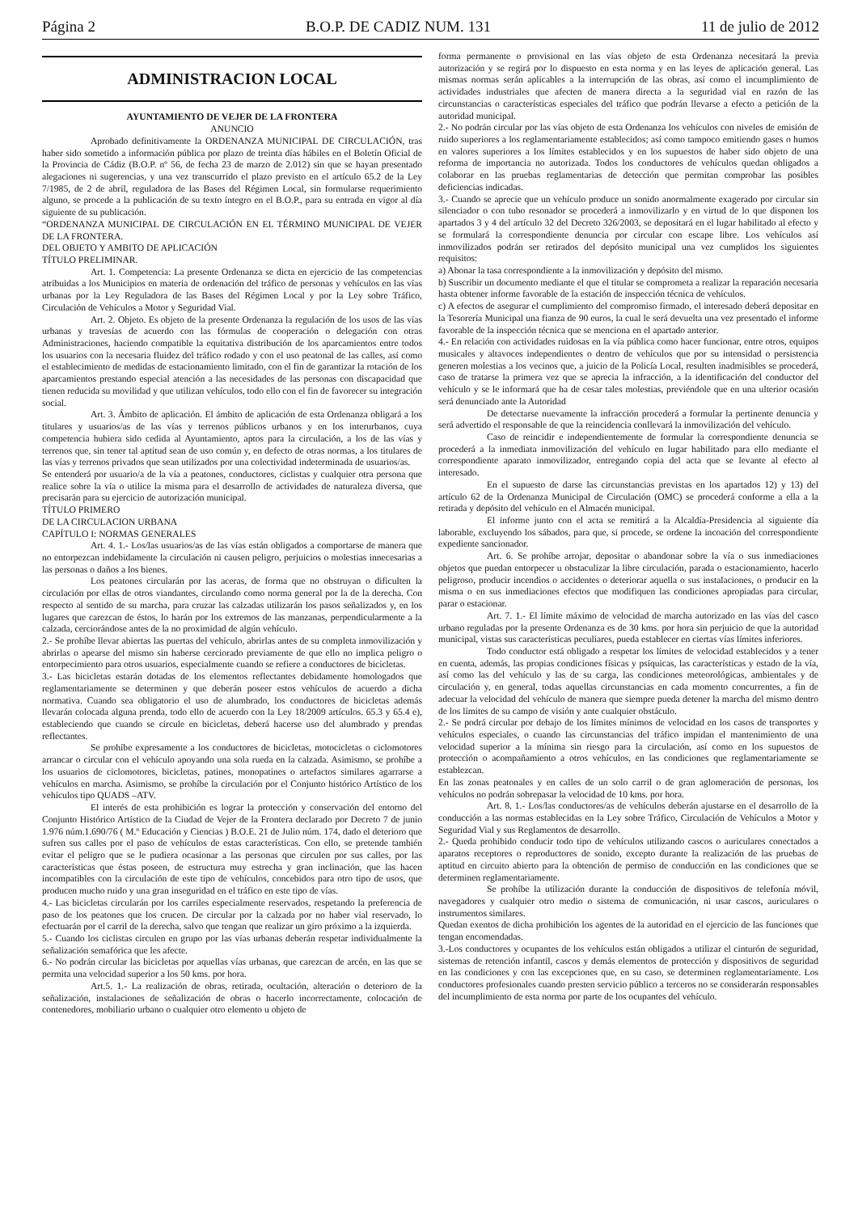Página 2 B.O.P. DE CADIZ NUM. 131 11 de julio de 2012
ADMINISTRACION LOCAL
AYUNTAMIENTO DE VEJER DE LA FRONTERA
ANUNCIO
Aprobado definitivamente la ORDENANZA MUNICIPAL DE CIRCULACIÓN, tras haber sido sometido a información pública por plazo de treinta días hábiles en el Boletín Oficial de la Provincia de Cádiz (B.O.P. nº 56, de fecha 23 de marzo de 2.012) sin que se hayan presentado alegaciones ni sugerencias, y una vez transcurrido el plazo previsto en el artículo 65.2 de la Ley 7/1985, de 2 de abril, reguladora de las Bases del Régimen Local, sin formularse requerimiento alguno, se procede a la publicación de su texto íntegro en el B.O.P., para su entrada en vigor al día siguiente de su publicación.
“ORDENANZA MUNICIPAL DE CIRCULACIÓN EN EL TÉRMINO MUNICIPAL DE VEJER DE LA FRONTERA.
DEL OBJETO Y AMBITO DE APLICACIÓN
TÍTULO PRELIMINAR.
Art. 1. Competencia: La presente Ordenanza se dicta en ejercicio de las competencias atribuidas a los Municipios en materia de ordenación del tráfico de personas y vehículos en las vías urbanas por la Ley Reguladora de las Bases del Régimen Local y por la Ley sobre Tráfico, Circulación de Vehículos a Motor y Seguridad Vial.
Art. 2. Objeto. Es objeto de la presente Ordenanza la regulación de los usos de las vías urbanas y travesías de acuerdo con las fórmulas de cooperación o delegación con otras Administraciones, haciendo compatible la equitativa distribución de los aparcamientos entre todos los usuarios con la necesaria fluidez del tráfico rodado y con el uso peatonal de las calles, así como el establecimiento de medidas de estacionamiento limitado, con el fin de garantizar la rotación de los aparcamientos prestando especial atención a las necesidades de las personas con discapacidad que tienen reducida su movilidad y que utilizan vehículos, todo ello con el fin de favorecer su integración social.
Art. 3. Ámbito de aplicación. El ámbito de aplicación de esta Ordenanza obligará a los titulares y usuarios/as de las vías y terrenos públicos urbanos y en los interurbanos, cuya competencia hubiera sido cedida al Ayuntamiento, aptos para la circulación, a los de las vías y terrenos que, sin tener tal aptitud sean de uso común y, en defecto de otras normas, a los titulares de las vías y terrenos privados que sean utilizados por una colectividad indeterminada de usuarios/as.
Se entenderá por usuario/a de la vía a peatones, conductores, ciclistas y cualquier otra persona que realice sobre la vía o utilice la misma para el desarrollo de actividades de naturaleza diversa, que precisarán para su ejercicio de autorización municipal.
TÍTULO PRIMERO
DE LA CIRCULACION URBANA
CAPÍTULO I: NORMAS GENERALES
Art. 4. 1.- Los/las usuarios/as de las vías están obligados a comportarse de manera que no entorpezcan indebidamente la circulación ni causen peligro, perjuicios o molestias innecesarias a las personas o daños a los bienes.
Los peatones circularán por las aceras, de forma que no obstruyan o dificulten la circulación por ellas de otros viandantes, circulando como norma general por la de la derecha. Con respecto al sentido de su marcha, para cruzar las calzadas utilizarán los pasos señalizados y, en los lugares que carezcan de éstos, lo harán por los extremos de las manzanas, perpendicularmente a la calzada, cerciorándose antes de la no proximidad de algún vehículo.
2.- Se prohíbe llevar abiertas las puertas del vehículo, abrirlas antes de su completa inmovilización y abrirlas o apearse del mismo sin haberse cerciorado previamente de que ello no implica peligro o entorpecimiento para otros usuarios, especialmente cuando se refiere a conductores de bicicletas.
3.- Las bicicletas estarán dotadas de los elementos reflectantes debidamente homologados que reglamentariamente se determinen y que deberán poseer estos vehículos de acuerdo a dicha normativa. Cuando sea obligatorio el uso de alumbrado, los conductores de bicicletas además llevarán colocada alguna prenda, todo ello de acuerdo con la Ley 18/2009 artículos. 65.3 y 65.4 e), estableciendo que cuando se circule en bicicletas, deberá hacerse uso del alumbrado y prendas reflectantes.
Se prohíbe expresamente a los conductores de bicicletas, motocicletas o ciclomotores arrancar o circular con el vehículo apoyando una sola rueda en la calzada. Asimismo, se prohíbe a los usuarios de ciclomotores, bicicletas, patines, monopatines o artefactos similares agarrarse a vehículos en marcha. Asimismo, se prohíbe la circulación por el Conjunto histórico Artístico de los vehículos tipo QUADS –ATV.
El interés de esta prohibición es lograr la protección y conservación del entorno del Conjunto Histórico Artístico de la Ciudad de Vejer de la Frontera declarado por Decreto 7 de junio 1.976 núm.1.690/76 ( M.º Educación y Ciencias ) B.O.E. 21 de Julio núm. 174, dado el deterioro que sufren sus calles por el paso de vehículos de estas características. Con ello, se pretende también evitar el peligro que se le pudiera ocasionar a las personas que circulen por sus calles, por las características que éstas poseen, de estructura muy estrecha y gran inclinación, que las hacen incompatibles con la circulación de este tipo de vehículos, concebidos para otro tipo de usos, que producen mucho ruido y una gran inseguridad en el tráfico en este tipo de vías.
4.- Las bicicletas circularán por los carriles especialmente reservados, respetando la preferencia de paso de los peatones que los crucen. De circular por la calzada por no haber vial reservado, lo efectuarán por el carril de la derecha, salvo que tengan que realizar un giro próximo a la izquierda.
5.- Cuando los ciclistas circulen en grupo por las vías urbanas deberán respetar individualmente la señalización semafórica que les afecte.
6.- No podrán circular las bicicletas por aquellas vías urbanas, que carezcan de arcén, en las que se permita una velocidad superior a los 50 kms. por hora.
Art.5. 1.- La realización de obras, retirada, ocultación, alteración o deterioro de la señalización, instalaciones de señalización de obras o hacerlo incorrectamente, colocación de contenedores, mobiliario urbano o cualquier otro elemento u objeto de
forma permanente o provisional en las vías objeto de esta Ordenanza necesitará la previa autorización y se regirá por lo dispuesto en esta norma y en las leyes de aplicación general. Las mismas normas serán aplicables a la interrupción de las obras, así como el incumplimiento de actividades industriales que afecten de manera directa a la seguridad vial en razón de las circunstancias o características especiales del tráfico que podrán llevarse a efecto a petición de la autoridad municipal.
2.- No podrán circular por las vías objeto de esta Ordenanza los vehículos con niveles de emisión de ruido superiores a los reglamentariamente establecidos; así como tampoco emitiendo gases o humos en valores superiores a los límites establecidos y en los supuestos de haber sido objeto de una reforma de importancia no autorizada. Todos los conductores de vehículos quedan obligados a colaborar en las pruebas reglamentarias de detección que permitan comprobar las posibles deficiencias indicadas.
3.- Cuando se aprecie que un vehículo produce un sonido anormalmente exagerado por circular sin silenciador o con tubo resonador se procederá a inmovilizarlo y en virtud de lo que disponen los apartados 3 y 4 del artículo 32 del Decreto 326/2003, se depositará en el lugar habilitado al efecto y se formulará la correspondiente denuncia por circular con escape libre. Los vehículos así inmovilizados podrán ser retirados del depósito municipal una vez cumplidos los siguientes requisitos:
a) Abonar la tasa correspondiente a la inmovilización y depósito del mismo.
b) Suscribir un documento mediante el que el titular se comprometa a realizar la reparación necesaria hasta obtener informe favorable de la estación de inspección técnica de vehículos.
c) A efectos de asegurar el cumplimiento del compromiso firmado, el interesado deberá depositar en la Tesorería Municipal una fianza de 90 euros, la cual le será devuelta una vez presentado el informe favorable de la inspección técnica que se menciona en el apartado anterior.
4.- En relación con actividades ruidosas en la vía pública como hacer funcionar, entre otros, equipos musicales y altavoces independientes o dentro de vehículos que por su intensidad o persistencia generen molestias a los vecinos que, a juicio de la Policía Local, resulten inadmisibles se procederá, caso de tratarse la primera vez que se aprecia la infracción, a la identificación del conductor del vehículo y se le informará que ha de cesar tales molestias, previéndole que en una ulterior ocasión será denunciado ante la Autoridad
De detectarse nuevamente la infracción procederá a formular la pertinente denuncia y será advertido el responsable de que la reincidencia conllevará la inmovilización del vehículo.
Caso de reincidir e independientemente de formular la correspondiente denuncia se procederá a la inmediata inmovilización del vehículo en lugar habilitado para ello mediante el correspondiente aparato inmovilizador, entregando copia del acta que se levante al efecto al interesado.
En el supuesto de darse las circunstancias previstas en los apartados 12) y 13) del artículo 62 de la Ordenanza Municipal de Circulación (OMC) se procederá conforme a ella a la retirada y depósito del vehículo en el Almacén municipal.
El informe junto con el acta se remitirá a la Alcaldía-Presidencia al siguiente día laborable, excluyendo los sábados, para que, si procede, se ordene la incoación del correspondiente expediente sancionador.
Art. 6. Se prohíbe arrojar, depositar o abandonar sobre la vía o sus inmediaciones objetos que puedan entorpecer u obstaculizar la libre circulación, parada o estacionamiento, hacerlo peligroso, producir incendios o accidentes o deteriorar aquella o sus instalaciones, o producir en la misma o en sus inmediaciones efectos que modifiquen las condiciones apropiadas para circular, parar o estacionar.
Art. 7. 1.- El límite máximo de velocidad de marcha autorizado en las vías del casco urbano reguladas por la presente Ordenanza es de 30 kms. por hora sin perjuicio de que la autoridad municipal, vistas sus características peculiares, pueda establecer en ciertas vías límites inferiores.
Todo conductor está obligado a respetar los límites de velocidad establecidos y a tener en cuenta, además, las propias condiciones físicas y psíquicas, las características y estado de la vía, así como las del vehículo y las de su carga, las condiciones meteorológicas, ambientales y de circulación y, en general, todas aquellas circunstancias en cada momento concurrentes, a fin de adecuar la velocidad del vehículo de manera que siempre pueda detener la marcha del mismo dentro de los límites de su campo de visión y ante cualquier obstáculo.
2.- Se podrá circular por debajo de los límites mínimos de velocidad en los casos de transportes y vehículos especiales, o cuando las circunstancias del tráfico impidan el mantenimiento de una velocidad superior a la mínima sin riesgo para la circulación, así como en los supuestos de protección o acompañamiento a otros vehículos, en las condiciones que reglamentariamente se establezcan.
En las zonas peatonales y en calles de un solo carril o de gran aglomeración de personas, los vehículos no podrán sobrepasar la velocidad de 10 kms. por hora.
Art. 8. 1.- Los/las conductores/as de vehículos deberán ajustarse en el desarrollo de la conducción a las normas establecidas en la Ley sobre Tráfico, Circulación de Vehículos a Motor y Seguridad Vial y sus Reglamentos de desarrollo.
2.- Queda prohibido conducir todo tipo de vehículos utilizando cascos o auriculares conectados a aparatos receptores o reproductores de sonido, excepto durante la realización de las pruebas de aptitud en circuito abierto para la obtención de permiso de conducción en las condiciones que se determinen reglamentariamente.
Se prohíbe la utilización durante la conducción de dispositivos de telefonía móvil, navegadores y cualquier otro medio o sistema de comunicación, ni usar cascos, auriculares o instrumentos similares.
Quedan exentos de dicha prohibición los agentes de la autoridad en el ejercicio de las funciones que tengan encomendadas.
3.-Los conductores y ocupantes de los vehículos están obligados a utilizar el cinturón de seguridad, sistemas de retención infantil, cascos y demás elementos de protección y dispositivos de seguridad en las condiciones y con las excepciones que, en su caso, se determinen reglamentariamente. Los conductores profesionales cuando presten servicio público a terceros no se considerarán responsables del incumplimiento de esta norma por parte de los ocupantes del vehículo.